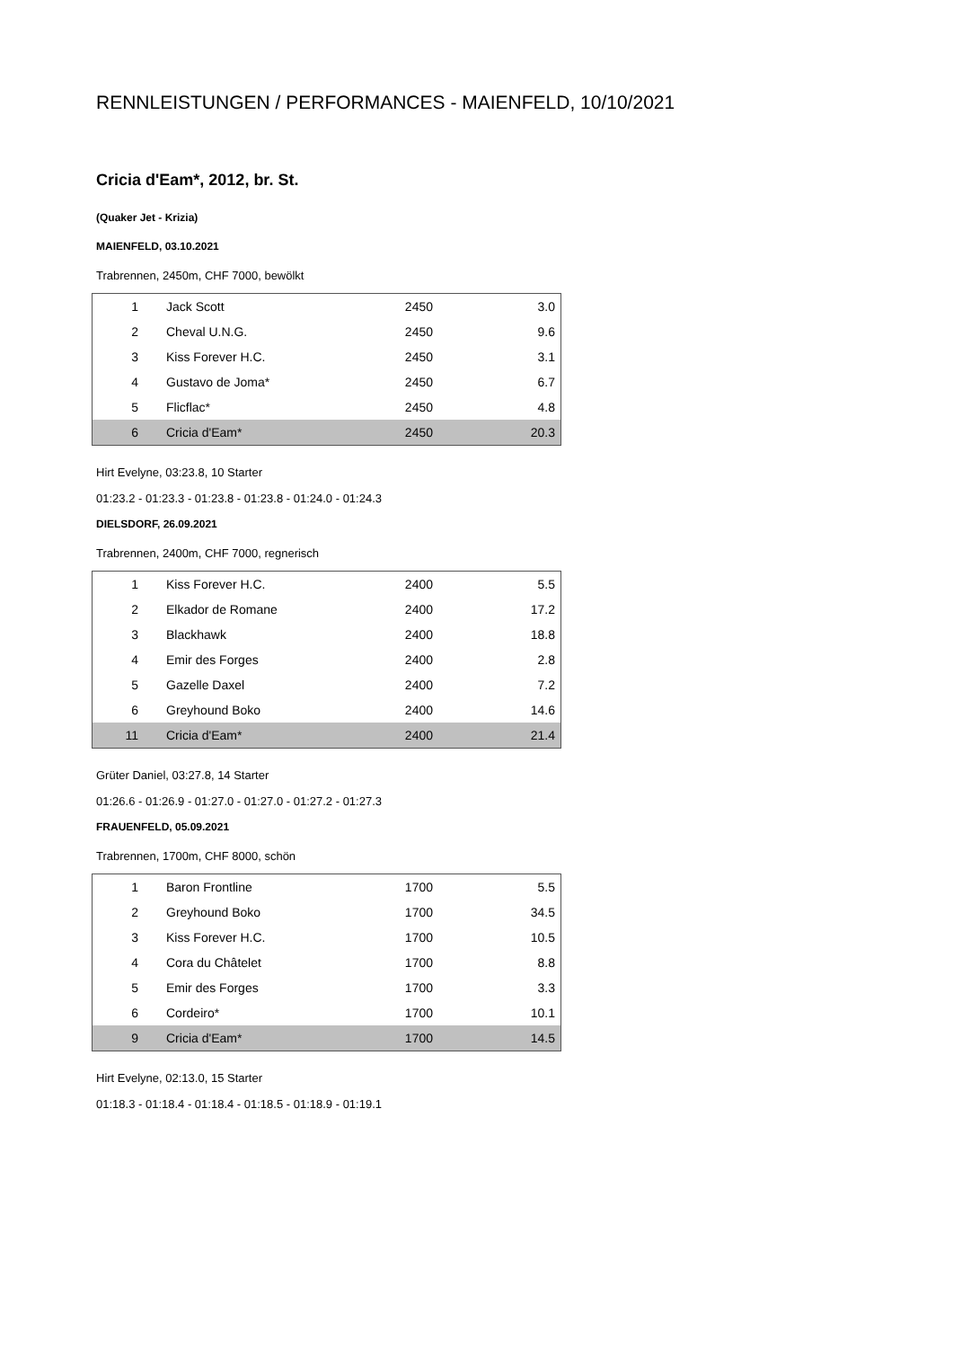RENNLEISTUNGEN / PERFORMANCES - MAIENFELD, 10/10/2021
Cricia d'Eam*, 2012, br. St.
(Quaker Jet - Krizia)
MAIENFELD, 03.10.2021
Trabrennen, 2450m, CHF 7000, bewölkt
| 1 | Jack Scott | 2450 | 3.0 |
| 2 | Cheval U.N.G. | 2450 | 9.6 |
| 3 | Kiss Forever H.C. | 2450 | 3.1 |
| 4 | Gustavo de Joma* | 2450 | 6.7 |
| 5 | Flicflac* | 2450 | 4.8 |
| 6 | Cricia d'Eam* | 2450 | 20.3 |
Hirt Evelyne, 03:23.8, 10 Starter
01:23.2 - 01:23.3 - 01:23.8 - 01:23.8 - 01:24.0 - 01:24.3
DIELSDORF, 26.09.2021
Trabrennen, 2400m, CHF 7000, regnerisch
| 1 | Kiss Forever H.C. | 2400 | 5.5 |
| 2 | Elkador de Romane | 2400 | 17.2 |
| 3 | Blackhawk | 2400 | 18.8 |
| 4 | Emir des Forges | 2400 | 2.8 |
| 5 | Gazelle Daxel | 2400 | 7.2 |
| 6 | Greyhound Boko | 2400 | 14.6 |
| 11 | Cricia d'Eam* | 2400 | 21.4 |
Grüter Daniel, 03:27.8, 14 Starter
01:26.6 - 01:26.9 - 01:27.0 - 01:27.0 - 01:27.2 - 01:27.3
FRAUENFELD, 05.09.2021
Trabrennen, 1700m, CHF 8000, schön
| 1 | Baron Frontline | 1700 | 5.5 |
| 2 | Greyhound Boko | 1700 | 34.5 |
| 3 | Kiss Forever H.C. | 1700 | 10.5 |
| 4 | Cora du Châtelet | 1700 | 8.8 |
| 5 | Emir des Forges | 1700 | 3.3 |
| 6 | Cordeiro* | 1700 | 10.1 |
| 9 | Cricia d'Eam* | 1700 | 14.5 |
Hirt Evelyne, 02:13.0, 15 Starter
01:18.3 - 01:18.4 - 01:18.4 - 01:18.5 - 01:18.9 - 01:19.1